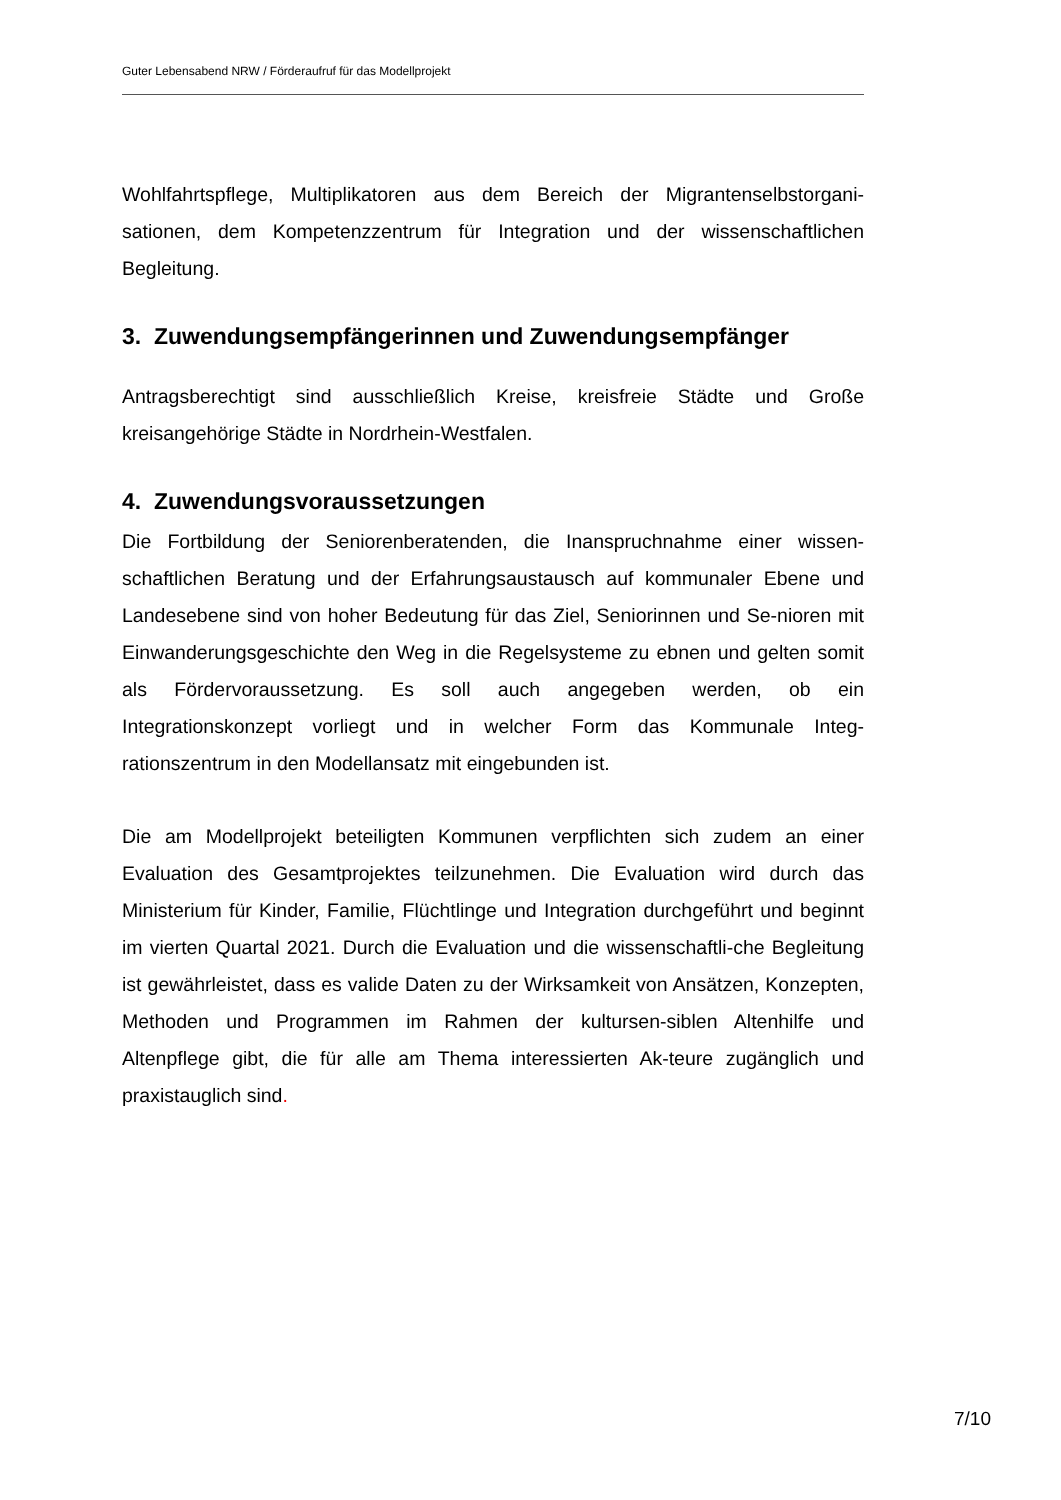Guter Lebensabend NRW / Förderaufruf für das Modellprojekt
Wohlfahrtspflege, Multiplikatoren aus dem Bereich der Migrantenselbstorgani-sationen, dem Kompetenzzentrum für Integration und der wissenschaftlichen Begleitung.
3. Zuwendungsempfängerinnen und Zuwendungsempfänger
Antragsberechtigt sind ausschließlich Kreise, kreisfreie Städte und Große kreisangehörige Städte in Nordrhein-Westfalen.
4. Zuwendungsvoraussetzungen
Die Fortbildung der Seniorenberatenden, die Inanspruchnahme einer wissen-schaftlichen Beratung und der Erfahrungsaustausch auf kommunaler Ebene und Landesebene sind von hoher Bedeutung für das Ziel, Seniorinnen und Se-nioren mit Einwanderungsgeschichte den Weg in die Regelsysteme zu ebnen und gelten somit als Fördervoraussetzung. Es soll auch angegeben werden, ob ein Integrationskonzept vorliegt und in welcher Form das Kommunale Integ-rationszentrum in den Modellansatz mit eingebunden ist.
Die am Modellprojekt beteiligten Kommunen verpflichten sich zudem an einer Evaluation des Gesamtprojektes teilzunehmen. Die Evaluation wird durch das Ministerium für Kinder, Familie, Flüchtlinge und Integration durchgeführt und beginnt im vierten Quartal 2021. Durch die Evaluation und die wissenschaftli-che Begleitung ist gewährleistet, dass es valide Daten zu der Wirksamkeit von Ansätzen, Konzepten, Methoden und Programmen im Rahmen der kultursen-siblen Altenhilfe und Altenpflege gibt, die für alle am Thema interessierten Ak-teure zugänglich und praxistauglich sind.
7/10